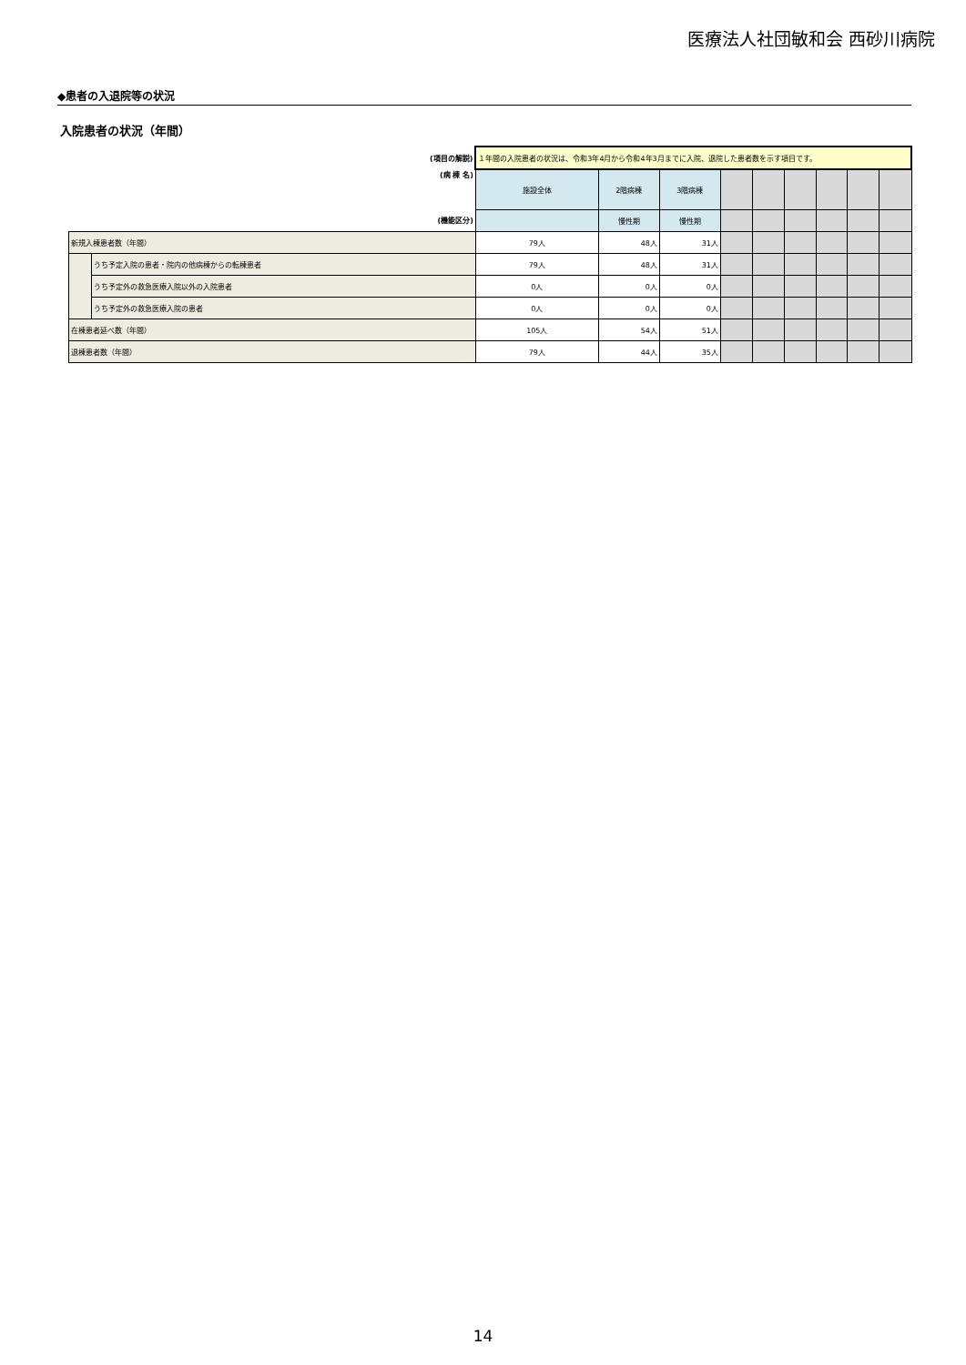医療法人社団敏和会 西砂川病院
◆患者の入退院等の状況
入院患者の状況（年間）
| (項目の解説) | | １年間の入院患者の状況は、令和3年4月から令和4年3月までに入院、退院した患者数を示す項目です。 | | | | | | | | |
| (病 棟 名) | | 施設全体 | 2階病棟 | 3階病棟 | | | | | | |
| (機能区分) | | | 慢性期 | 慢性期 | | | | | | |
| 新規入棟患者数（年間） | | 79人 | 48人 | 31人 | | | | | | |
| | うち予定入院の患者・院内の他病棟からの転棟患者 | 79人 | 48人 | 31人 | | | | | | |
| | うち予定外の救急医療入院以外の入院患者 | 0人 | 0人 | 0人 | | | | | | |
| | うち予定外の救急医療入院の患者 | 0人 | 0人 | 0人 | | | | | | |
| 在棟患者延べ数（年間） | | 105人 | 54人 | 51人 | | | | | | |
| 退棟患者数（年間） | | 79人 | 44人 | 35人 | | | | | | |
14